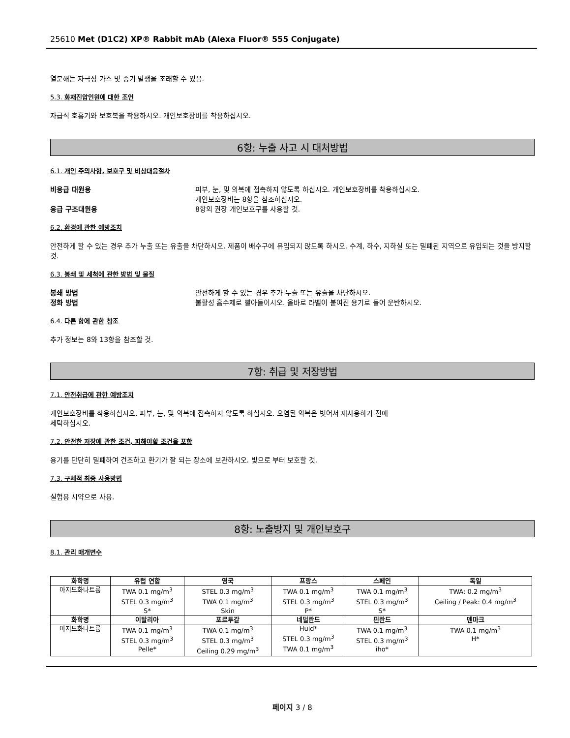25610 Met (D1C2) XP® Rabbit mAb (Alexa Fluor® 555 Conjugate)
열분해는 자극성 가스 및 증기 발생을 초래할 수 있음.
5.3. 화재진압인원에 대한 조언
자급식 호흡기와 보호복을 착용하시오. 개인보호장비를 착용하십시오.
6항: 누출 사고 시 대처방법
6.1. 개인 주의사항, 보호구 및 비상대응절차
비응급 대원용 피부, 눈, 및 의복에 접촉하지 않도록 하십시오. 개인보호장비를 착용하십시오.
개인보호장비는 8항을 참조하십시오.
응급 구조대원용 8항의 권장 개인보호구를 사용할 것.
6.2. 환경에 관한 예방조치
안전하게 할 수 있는 경우 추가 누출 또는 유출을 차단하시오. 제품이 배수구에 유입되지 않도록 하시오. 수계, 하수, 지하실 또는 밀폐된 지역으로 유입되는 것을 방지할 것.
6.3. 봉쇄 및 세척에 관한 방법 및 물질
봉쇄 방법 안전하게 할 수 있는 경우 추가 누출 또는 유출을 차단하시오.
정화 방법 불활성 흡수제로 빨아들이시오. 올바로 라벨이 붙여진 용기로 들어 운반하시오.
6.4. 다른 항에 관한 참조
추가 정보는 8와 13항을 참조할 것.
7항: 취급 및 저장방법
7.1. 안전취급에 관한 예방조치
개인보호장비를 착용하십시오. 피부, 눈, 및 의복에 접촉하지 않도록 하십시오. 오염된 의복은 벗어서 재사용하기 전에
세탁하십시오.
7.2. 안전한 저장에 관한 조건, 피해야할 조건을 포함
용기를 단단히 밀폐하여 건조하고 환기가 잘 되는 장소에 보관하시오. 빛으로 부터 보호할 것.
7.3. 구체적 최종 사용방법
실험용 시약으로 사용.
8항: 노출방지 및 개인보호구
8.1. 관리 매개변수
| 화학명 | 유럽 연합 | 영국 | 프랑스 | 스페인 | 독일 |
| --- | --- | --- | --- | --- | --- |
| 아지드화나트륨 | TWA 0.1 mg/m<sup>3</sup> STEL 0.3 mg/m<sup>3</sup> S* | STEL 0.3 mg/m<sup>3</sup> TWA 0.1 mg/m<sup>3</sup> Skin | TWA 0.1 mg/m<sup>3</sup> STEL 0.3 mg/m<sup>3</sup> P* | TWA 0.1 mg/m<sup>3</sup> STEL 0.3 mg/m<sup>3</sup> S* | TWA: 0.2 mg/m<sup>3</sup> Ceiling / Peak: 0.4 mg/m<sup>3</sup> |
| 화학명 | 이탈리아 | 포르투갈 | 네덜란드 | 핀란드 | 덴마크 |
| 아지드화나트륨 | TWA 0.1 mg/m<sup>3</sup> STEL 0.3 mg/m<sup>3</sup> Pelle* | TWA 0.1 mg/m<sup>3</sup> STEL 0.3 mg/m<sup>3</sup> Ceiling 0.29 mg/m<sup>3</sup> | Huid* STEL 0.3 mg/m<sup>3</sup> TWA 0.1 mg/m<sup>3</sup> | TWA 0.1 mg/m<sup>3</sup> STEL 0.3 mg/m<sup>3</sup> iho* | TWA 0.1 mg/m<sup>3</sup> H* |
페이지 3 / 8